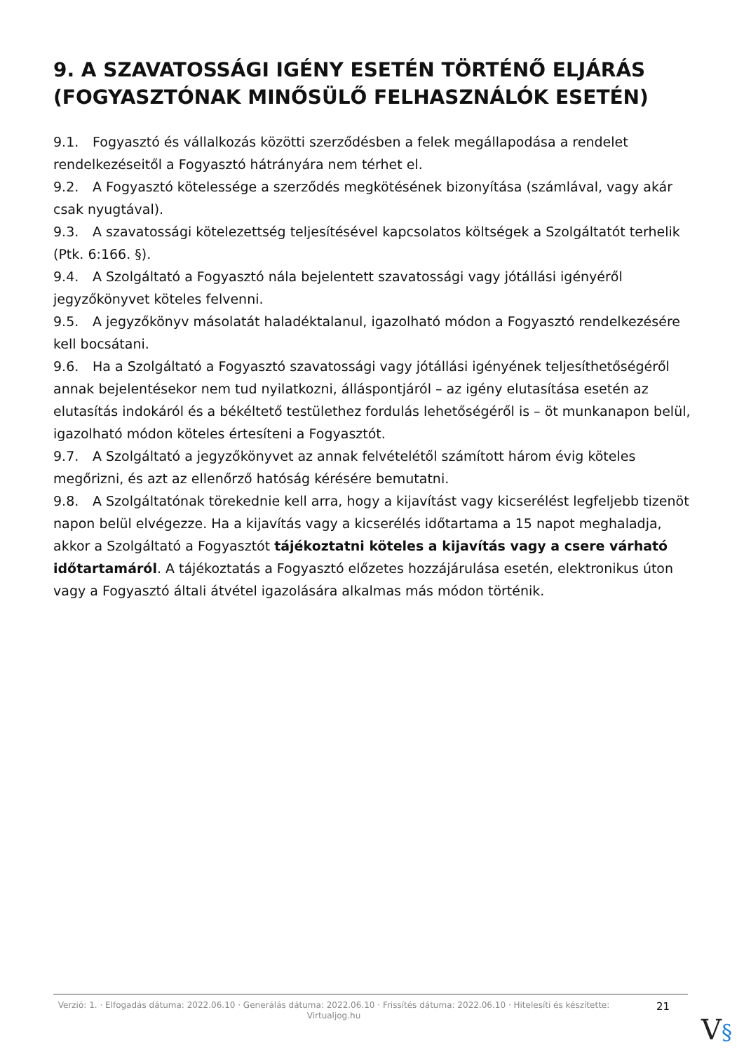9. A SZAVATOSSÁGI IGÉNY ESETÉN TÖRTÉNŐ ELJÁRÁS (FOGYASZTÓNAK MINŐSÜLŐ FELHASZNÁLÓK ESETÉN)
9.1. Fogyasztó és vállalkozás közötti szerződésben a felek megállapodása a rendelet rendelkezéseitől a Fogyasztó hátrányára nem térhet el.
9.2. A Fogyasztó kötelessége a szerződés megkötésének bizonyítása (számlával, vagy akár csak nyugtával).
9.3. A szavatossági kötelezettség teljesítésével kapcsolatos költségek a Szolgáltatót terhelik (Ptk. 6:166. §).
9.4. A Szolgáltató a Fogyasztó nála bejelentett szavatossági vagy jótállási igényéről jegyzőkönyvet köteles felvenni.
9.5. A jegyzőkönyv másolatát haladéktalanul, igazolható módon a Fogyasztó rendelkezésére kell bocsátani.
9.6. Ha a Szolgáltató a Fogyasztó szavatossági vagy jótállási igényének teljesíthetőségéről annak bejelentésekor nem tud nyilatkozni, álláspontjáról – az igény elutasítása esetén az elutasítás indokáról és a békéltető testülethez fordulás lehetőségéről is – öt munkanapon belül, igazolható módon köteles értesíteni a Fogyasztót.
9.7. A Szolgáltató a jegyzőkönyvet az annak felvételétől számított három évig köteles megőrizni, és azt az ellenőrző hatóság kérésére bemutatni.
9.8. A Szolgáltatónak törekednie kell arra, hogy a kijavítást vagy kicserélést legfeljebb tizenöt napon belül elvégezze. Ha a kijavítás vagy a kicserélés időtartama a 15 napot meghaladja, akkor a Szolgáltató a Fogyasztót tájékoztatni köteles a kijavítás vagy a csere várható időtartamáról. A tájékoztatás a Fogyasztó előzetes hozzájárulása esetén, elektronikus úton vagy a Fogyasztó általi átvétel igazolására alkalmas más módon történik.
Verzió: 1. · Elfogadás dátuma: 2022.06.10 · Generálás dátuma: 2022.06.10 · Frissítés dátuma: 2022.06.10 · Hitelesíti és készítette: Virtualjog.hu
21
V§